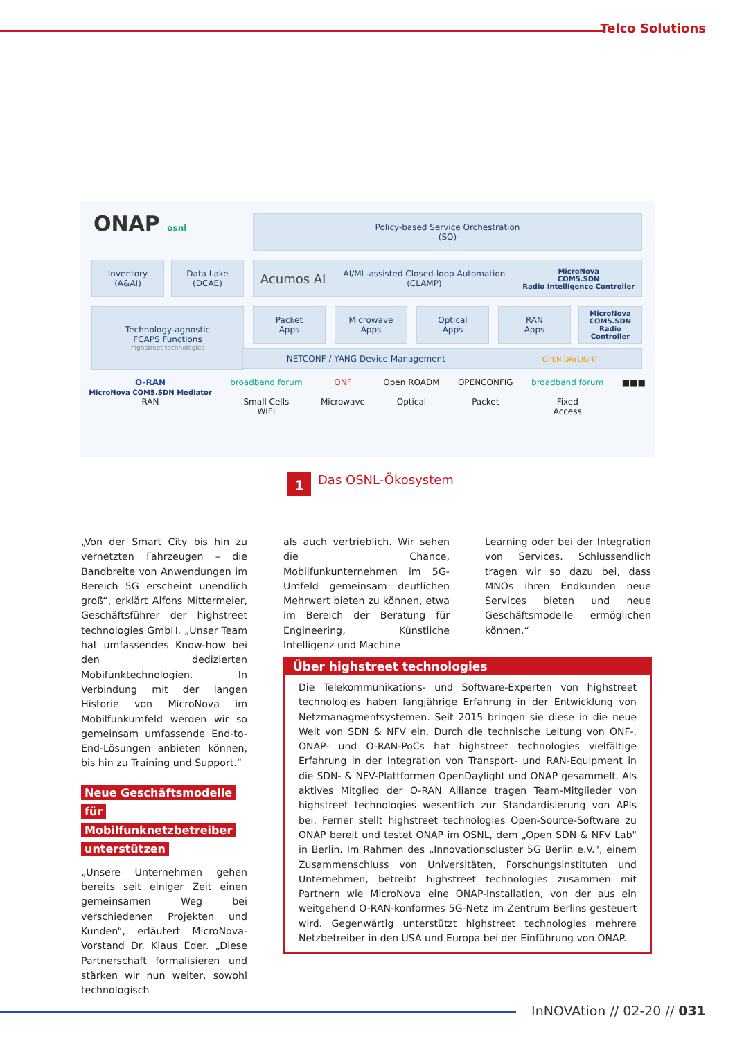Telco Solutions
ONAP osnl
Policy-based Service Orchestration
(SO)
Inventory
(A&AI)
Data Lake
(DCAE)
Acumos AI AI/ML-assisted Closed-loop Automation
(CLAMP) MicroNova
COM5.SDN
Radio Intelligence Controller
Technology-agnostic
FCAPS Functions
highstreet technologies
Packet
Apps
Microwave
Apps
Optical
Apps
RAN
Apps
MicroNova
COM5.SDN
Radio Controller
NETCONF / YANG Device Management OPEN DAYLIGHT
O-RAN
MicroNova COM5.SDN Mediator
RAN
broadband forum
Small Cells
WIFI
ONF
Microwave
Open ROADM
Optical
OPENCONFIG
Packet
broadband forum
Fixed
Access
■■■
1
Das OSNL-Ökosystem
„Von der Smart City bis hin zu vernetzten Fahrzeugen – die Bandbreite von Anwendungen im Bereich 5G erscheint unendlich groß“, erklärt Alfons Mittermeier, Geschäftsführer der highstreet technologies GmbH. „Unser Team hat umfassendes Know-how bei den dedizierten Mobifunktechnologien. In Verbindung mit der langen Historie von MicroNova im Mobilfunkumfeld werden wir so gemeinsam umfassende End-to-End-Lösungen anbieten können, bis hin zu Training und Support.“
Neue Geschäftsmodelle für Mobilfunknetzbetreiber unterstützen
„Unsere Unternehmen gehen bereits seit einiger Zeit einen gemeinsamen Weg bei verschiedenen Projekten und Kunden“, erläutert MicroNova-Vorstand Dr. Klaus Eder. „Diese Partnerschaft formalisieren und stärken wir nun weiter, sowohl technologisch
als auch vertrieblich. Wir sehen die Chance, Mobilfunkunternehmen im 5G-Umfeld gemeinsam deutlichen Mehrwert bieten zu können, etwa im Bereich der Beratung für Engineering, Künstliche Intelligenz und Machine
Learning oder bei der Integration von Services. Schlussendlich tragen wir so dazu bei, dass MNOs ihren Endkunden neue Services bieten und neue Geschäftsmodelle ermöglichen können.“
Über highstreet technologies
Die Telekommunikations- und Software-Experten von highstreet technologies haben langjährige Erfahrung in der Entwicklung von Netzmanagmentsystemen. Seit 2015 bringen sie diese in die neue Welt von SDN & NFV ein. Durch die technische Leitung von ONF-, ONAP- und O-RAN-PoCs hat highstreet technologies vielfältige Erfahrung in der Integration von Transport- und RAN-Equipment in die SDN- & NFV-Plattformen OpenDaylight und ONAP gesammelt. Als aktives Mitglied der O-RAN Alliance tragen Team-Mitglieder von highstreet technologies wesentlich zur Standardisierung von APIs bei. Ferner stellt highstreet technologies Open-Source-Software zu ONAP bereit und testet ONAP im OSNL, dem „Open SDN & NFV Lab" in Berlin. Im Rahmen des „Innovationscluster 5G Berlin e.V.", einem Zusammenschluss von Universitäten, Forschungsinstituten und Unternehmen, betreibt highstreet technologies zusammen mit Partnern wie MicroNova eine ONAP-Installation, von der aus ein weitgehend O-RAN-konformes 5G-Netz im Zentrum Berlins gesteuert wird. Gegenwärtig unterstützt highstreet technologies mehrere Netzbetreiber in den USA und Europa bei der Einführung von ONAP.
InNOVAtion // 02-20 // 031